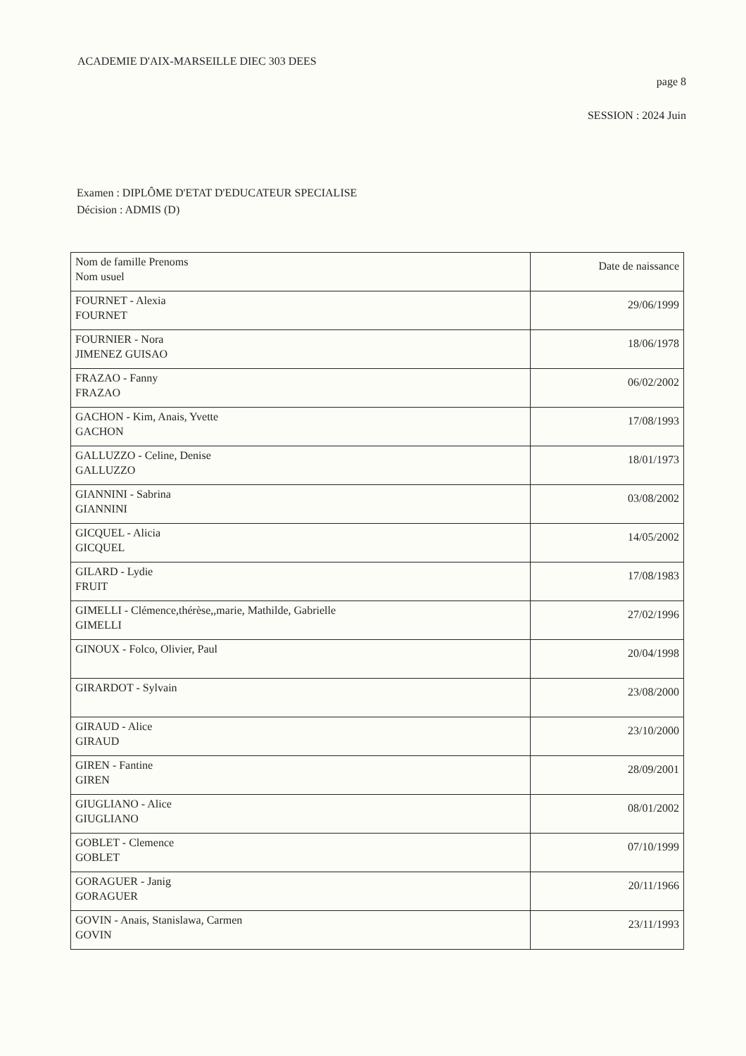ACADEMIE D'AIX-MARSEILLE DIEC 303 DEES
page 8
SESSION : 2024 Juin
Examen : DIPLÔME D'ETAT D'EDUCATEUR SPECIALISE
Décision : ADMIS (D)
| Nom de famille Prenoms Nom usuel | Date de naissance |
| --- | --- |
| FOURNET - Alexia FOURNET | 29/06/1999 |
| FOURNIER - Nora JIMENEZ GUISAO | 18/06/1978 |
| FRAZAO - Fanny FRAZAO | 06/02/2002 |
| GACHON - Kim, Anais, Yvette GACHON | 17/08/1993 |
| GALLUZZO - Celine, Denise GALLUZZO | 18/01/1973 |
| GIANNINI - Sabrina GIANNINI | 03/08/2002 |
| GICQUEL - Alicia GICQUEL | 14/05/2002 |
| GILARD - Lydie FRUIT | 17/08/1983 |
| GIMELLI - Clémence,thérèse,,marie, Mathilde, Gabrielle GIMELLI | 27/02/1996 |
| GINOUX - Folco, Olivier, Paul | 20/04/1998 |
| GIRARDOT - Sylvain | 23/08/2000 |
| GIRAUD - Alice GIRAUD | 23/10/2000 |
| GIREN - Fantine GIREN | 28/09/2001 |
| GIUGLIANO - Alice GIUGLIANO | 08/01/2002 |
| GOBLET - Clemence GOBLET | 07/10/1999 |
| GORAGUER - Janig GORAGUER | 20/11/1966 |
| GOVIN - Anais, Stanislawa, Carmen GOVIN | 23/11/1993 |